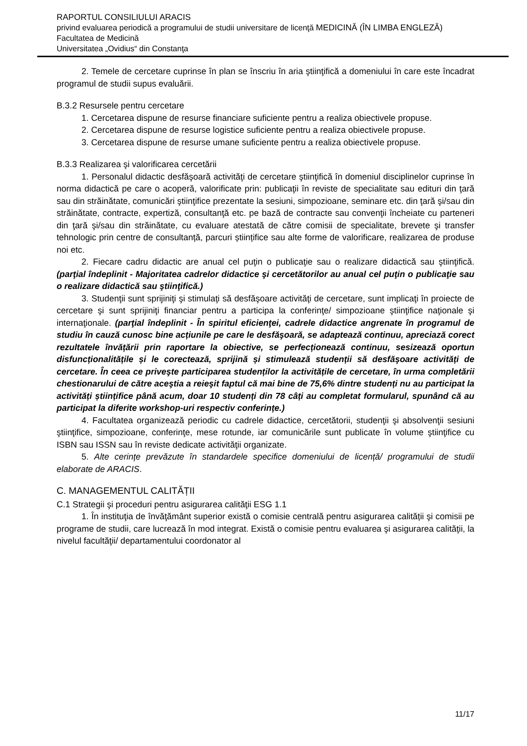RAPORTUL CONSILIULUI ARACIS
privind evaluarea periodică a programului de studii universitare de licenţă MEDICINĂ (ÎN LIMBA ENGLEZĂ)
Facultatea de Medicină
Universitatea „Ovidius“ din Constanţa
2. Temele de cercetare cuprinse în plan se înscriu în aria ştiinţifică a domeniului în care este încadrat programul de studii supus evaluării.
B.3.2 Resursele pentru cercetare
1. Cercetarea dispune de resurse financiare suficiente pentru a realiza obiectivele propuse.
2. Cercetarea dispune de resurse logistice suficiente pentru a realiza obiectivele propuse.
3. Cercetarea dispune de resurse umane suficiente pentru a realiza obiectivele propuse.
B.3.3 Realizarea şi valorificarea cercetării
1. Personalul didactic desfăşoară activităţi de cercetare ştiinţifică în domeniul disciplinelor cuprinse în norma didactică pe care o acoperă, valorificate prin: publicaţii în reviste de specialitate sau edituri din ţară sau din străinătate, comunicări ştiinţifice prezentate la sesiuni, simpozioane, seminare etc. din ţară şi/sau din străinătate, contracte, expertiză, consultanţă etc. pe bază de contracte sau convenţii încheiate cu parteneri din ţară şi/sau din străinătate, cu evaluare atestată de către comisii de specialitate, brevete şi transfer tehnologic prin centre de consultanță, parcuri științifice sau alte forme de valorificare, realizarea de produse noi etc.
2. Fiecare cadru didactic are anual cel puţin o publicaţie sau o realizare didactică sau ştiinţifică. (parţial îndeplinit - Majoritatea cadrelor didactice şi cercetătorilor au anual cel puţin o publicaţie sau o realizare didactică sau ştiinţifică.)
3. Studenţii sunt sprijiniţi şi stimulaţi să desfăşoare activităţi de cercetare, sunt implicaţi în proiecte de cercetare şi sunt sprijiniţi financiar pentru a participa la conferinţe/ simpozioane ştiinţifice naţionale şi internaţionale. (parţial îndeplinit - În spiritul eficienţei, cadrele didactice angrenate în programul de studiu în cauză cunosc bine acțiunile pe care le desfăşoară, se adaptează continuu, apreciază corect rezultatele învățării prin raportare la obiective, se perfecționează continuu, sesizează oportun disfuncționalitățile și le corectează, sprijină și stimulează studenții să desfăşoare activități de cercetare. În ceea ce priveşte participarea studenților la activitățile de cercetare, în urma completării chestionarului de către aceştia a reieşit faptul că mai bine de 75,6% dintre studenți nu au participat la activități științifice până acum, doar 10 studenți din 78 câți au completat formularul, spunând că au participat la diferite workshop-uri respectiv conferințe.)
4. Facultatea organizează periodic cu cadrele didactice, cercetătorii, studenţii şi absolvenţii sesiuni ştiinţifice, simpozioane, conferinţe, mese rotunde, iar comunicările sunt publicate în volume ştiinţifice cu ISBN sau ISSN sau în reviste dedicate activităţii organizate.
5. Alte cerințe prevăzute în standardele specifice domeniului de licență/ programului de studii elaborate de ARACIS.
C. MANAGEMENTUL CALITĂȚII
C.1 Strategii şi proceduri pentru asigurarea calităţii ESG 1.1
1. În instituţia de învăţământ superior există o comisie centrală pentru asigurarea calității şi comisii pe programe de studii, care lucrează în mod integrat. Există o comisie pentru evaluarea şi asigurarea calităţii, la nivelul facultăţii/ departamentului coordonator al
11/17